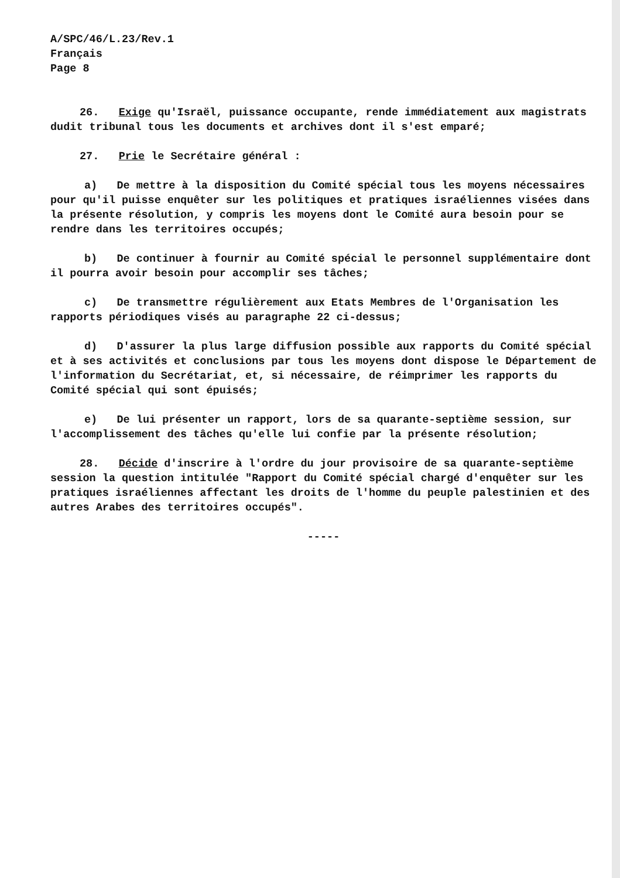A/SPC/46/L.23/Rev.1
Français
Page 8
26. Exige qu'Israël, puissance occupante, rende immédiatement aux magistrats dudit tribunal tous les documents et archives dont il s'est emparé;
27. Prie le Secrétaire général :
a) De mettre à la disposition du Comité spécial tous les moyens nécessaires pour qu'il puisse enquêter sur les politiques et pratiques israéliennes visées dans la présente résolution, y compris les moyens dont le Comité aura besoin pour se rendre dans les territoires occupés;
b) De continuer à fournir au Comité spécial le personnel supplémentaire dont il pourra avoir besoin pour accomplir ses tâches;
c) De transmettre régulièrement aux Etats Membres de l'Organisation les rapports périodiques visés au paragraphe 22 ci-dessus;
d) D'assurer la plus large diffusion possible aux rapports du Comité spécial et à ses activités et conclusions par tous les moyens dont dispose le Département de l'information du Secrétariat, et, si nécessaire, de réimprimer les rapports du Comité spécial qui sont épuisés;
e) De lui présenter un rapport, lors de sa quarante-septième session, sur l'accomplissement des tâches qu'elle lui confie par la présente résolution;
28. Décide d'inscrire à l'ordre du jour provisoire de sa quarante-septième session la question intitulée "Rapport du Comité spécial chargé d'enquêter sur les pratiques israéliennes affectant les droits de l'homme du peuple palestinien et des autres Arabes des territoires occupés".
-----